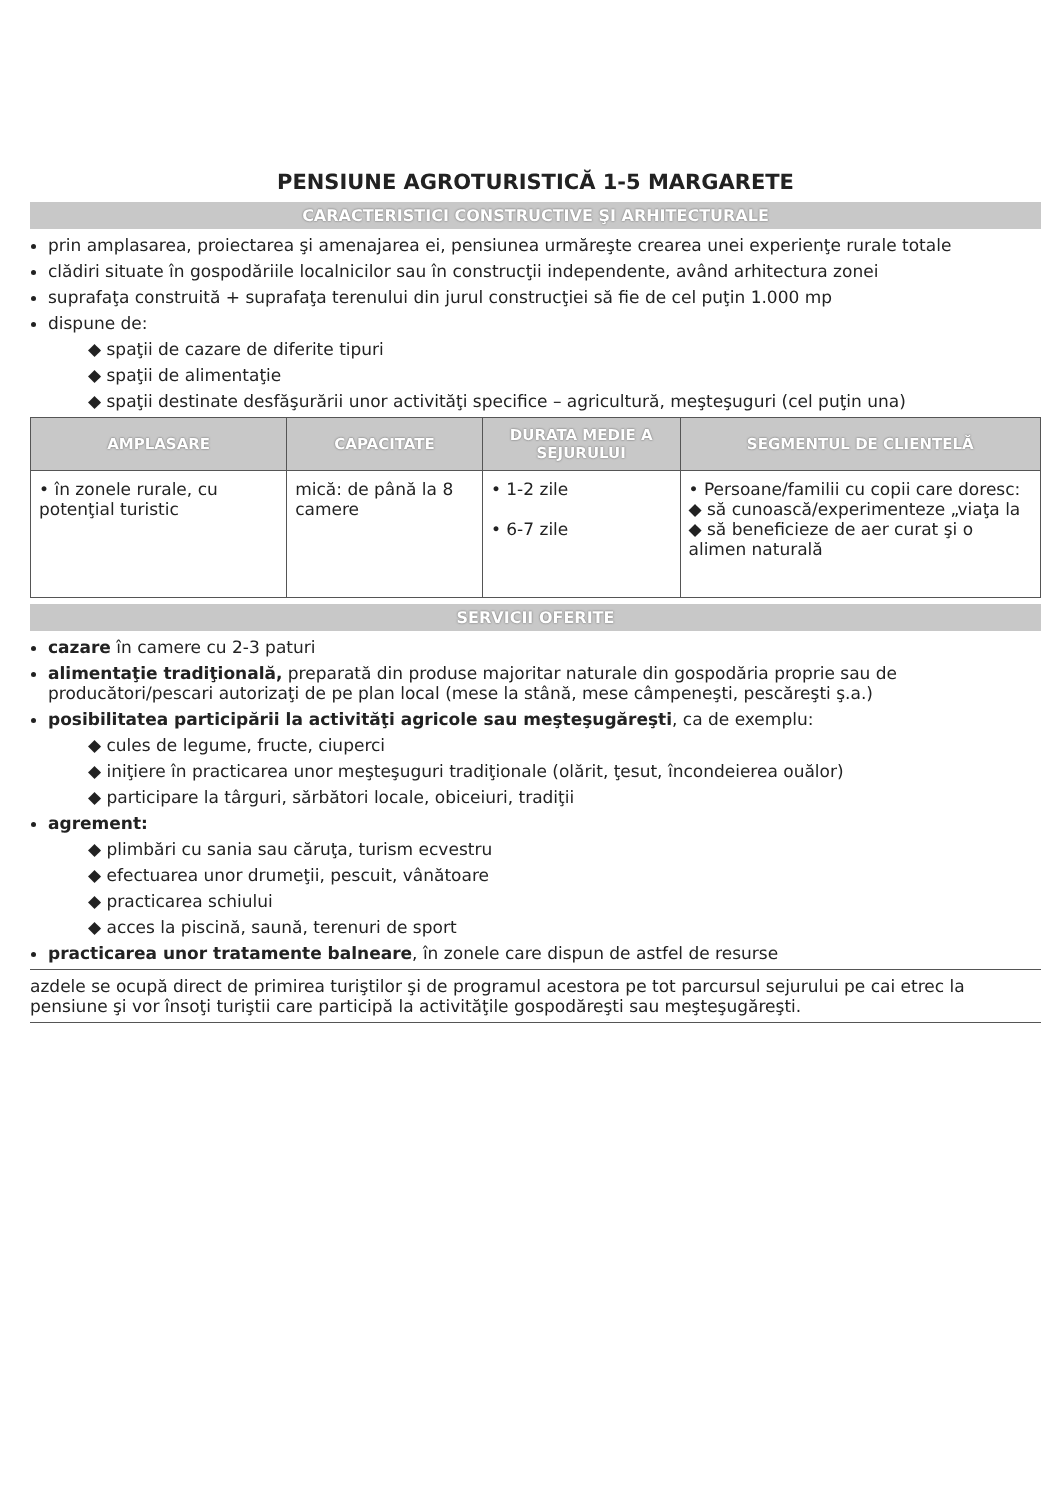PENSIUNE AGROTURISTICĂ 1-5 MARGARETE
CARACTERISTICI CONSTRUCTIVE ŞI ARHITECTURALE
prin amplasarea, proiectarea şi amenajarea ei, pensiunea urmăreşte crearea unei experienţe rurale totale
clădiri situate în gospodăriile localnicilor sau în construcţii independente, având arhitectura zonei
suprafaţa construită + suprafaţa terenului din jurul construcţiei să fie de cel puţin 1.000 mp
dispune de:
◆ spaţii de cazare de diferite tipuri
◆ spaţii de alimentaţie
◆ spaţii destinate desfăşurării unor activităţi specifice – agricultură, meşteşuguri (cel puţin una)
| AMPLASARE | CAPACITATE | DURATA MEDIE A SEJURULUI | SEGMENTUL DE CLIENTELĂ |
| --- | --- | --- | --- |
| • în zonele rurale, cu potenţial turistic | mică: de până la 8 camere | • 1-2 zile • 6-7 zile | • Persoane/familii cu copii care doresc: ◆ să cunoască/experimenteze „viaţa la ◆ să beneficieze de aer curat şi o alimen naturală |
SERVICII OFERITE
cazare în camere cu 2-3 paturi
alimentaţie tradiţională, preparată din produse majoritar naturale din gospodăria proprie sau de producători/pescari autorizaţi de pe plan local (mese la stână, mese câmpeneşti, pescăreşti ş.a.)
posibilitatea participării la activităţi agricole sau meşteşugăreşti, ca de exemplu:
◆ cules de legume, fructe, ciuperci
◆ iniţiere în practicarea unor meşteşuguri tradiţionale (olărit, ţesut, încondeierea ouălor)
◆ participare la târguri, sărbători locale, obiceiuri, tradiţii
agrement:
◆ plimbări cu sania sau căruţa, turism ecvestru
◆ efectuarea unor drumeţii, pescuit, vânătoare
◆ practicarea schiului
◆ acces la piscină, saună, terenuri de sport
practicarea unor tratamente balneare, în zonele care dispun de astfel de resurse
azdele se ocupă direct de primirea turiştilor şi de programul acestora pe tot parcursul sejurului pe cai etrec la pensiune şi vor însoţi turiştii care participă la activităţile gospodăreşti sau meşteşugăreşti.